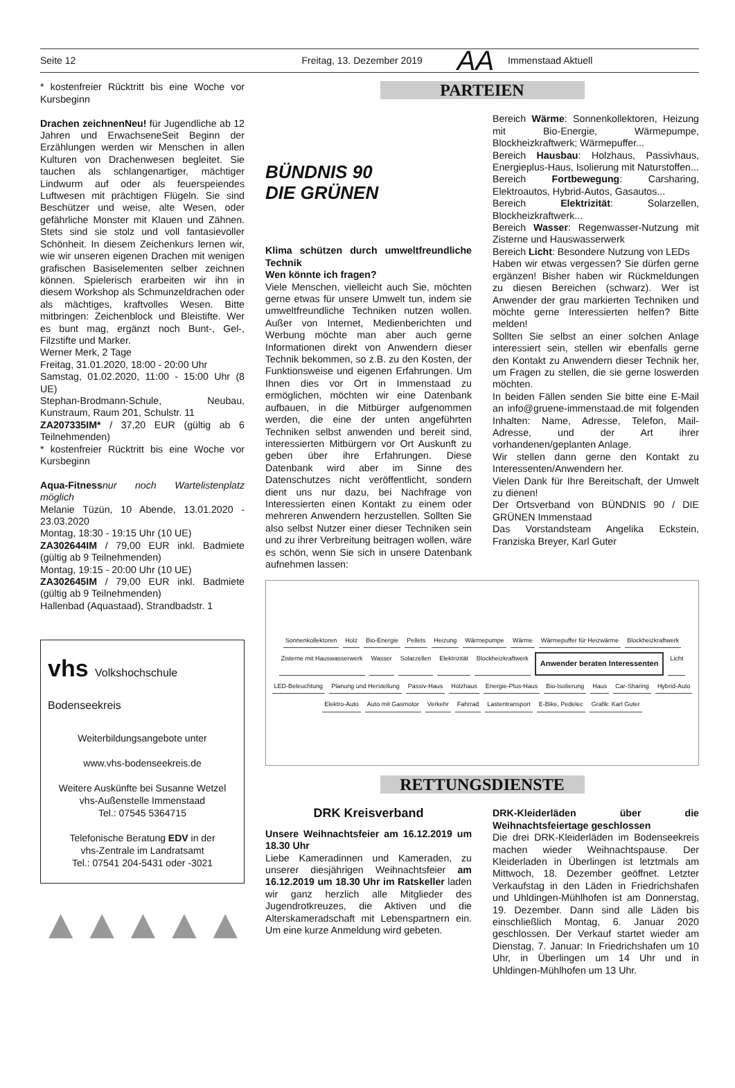Seite 12 Freitag, 13. Dezember 2019 AA Immenstaad Aktuell
* kostenfreier Rücktritt bis eine Woche vor Kursbeginn
Drachen zeichnenNeu! für Jugendliche ab 12 Jahren und ErwachseneSeit Beginn der Erzählungen werden wir Menschen in allen Kulturen von Drachenwesen begleitet. Sie tauchen als schlangenartiger, mächtiger Lindwurm auf oder als feuerspeiendes Luftwesen mit prächtigen Flügeln. Sie sind Beschützer und weise, alte Wesen, oder gefährliche Monster mit Klauen und Zähnen. Stets sind sie stolz und voll fantasievoller Schönheit. In diesem Zeichenkurs lernen wir, wie wir unseren eigenen Drachen mit wenigen grafischen Basiselementen selber zeichnen können. Spielerisch erarbeiten wir ihn in diesem Workshop als Schmunzeldrachen oder als mächtiges, kraftvolles Wesen. Bitte mitbringen: Zeichenblock und Bleistifte. Wer es bunt mag, ergänzt noch Bunt-, Gel-, Filzstifte und Marker.
Werner Merk, 2 Tage
Freitag, 31.01.2020, 18:00 - 20:00 Uhr
Samstag, 01.02.2020, 11:00 - 15:00 Uhr (8 UE)
Stephan-Brodmann-Schule, Neubau, Kunstraum, Raum 201, Schulstr. 11
ZA207335IM* / 37,20 EUR (gültig ab 6 Teilnehmenden)
* kostenfreier Rücktritt bis eine Woche vor Kursbeginn
Aqua-Fitness nur noch Wartelistenplatz möglich
Melanie Tüzün, 10 Abende, 13.01.2020 - 23.03.2020
Montag, 18:30 - 19:15 Uhr (10 UE)
ZA302644IM / 79,00 EUR inkl. Badmiete (gültig ab 9 Teilnehmenden)
Montag, 19:15 - 20:00 Uhr (10 UE)
ZA302645IM / 79,00 EUR inkl. Badmiete (gültig ab 9 Teilnehmenden)
Hallenbad (Aquastaad), Strandbadstr. 1
vhs Volkshochschule Bodenseekreis
Weiterbildungsangebote unter
www.vhs-bodenseekreis.de
Weitere Auskünfte bei Susanne Wetzel
vhs-Außenstelle Immenstaad
Tel.: 07545 5364715
Telefonische Beratung EDV in der
vhs-Zentrale im Landratsamt
Tel.: 07541 204-5431 oder -3021
▲▲▲▲▲
PARTEIEN
BÜNDNIS 90
DIE GRÜNEN
Klima schützen durch umweltfreundliche Technik
Wen könnte ich fragen?
Viele Menschen, vielleicht auch Sie, möchten gerne etwas für unsere Umwelt tun, indem sie umweltfreundliche Techniken nutzen wollen. Außer von Internet, Medienberichten und Werbung möchte man aber auch gerne Informationen direkt von Anwendern dieser Technik bekommen, so z.B. zu den Kosten, der Funktionsweise und eigenen Erfahrungen. Um Ihnen dies vor Ort in Immenstaad zu ermöglichen, möchten wir eine Datenbank aufbauen, in die Mitbürger aufgenommen werden, die eine der unten angeführten Techniken selbst anwenden und bereit sind, interessierten Mitbürgern vor Ort Auskunft zu geben über ihre Erfahrungen. Diese Datenbank wird aber im Sinne des Datenschutzes nicht veröffentlicht, sondern dient uns nur dazu, bei Nachfrage von Interessierten einen Kontakt zu einem oder mehreren Anwendern herzustellen. Sollten Sie also selbst Nutzer einer dieser Techniken sein und zu ihrer Verbreitung beitragen wollen, wäre es schön, wenn Sie sich in unsere Datenbank aufnehmen lassen:
Bereich Wärme: Sonnenkollektoren, Heizung mit Bio-Energie, Wärmepumpe, Blockheizkraftwerk; Wärmepuffer...
Bereich Hausbau: Holzhaus, Passivhaus, Energieplus-Haus, Isolierung mit Naturstoffen...
Bereich Fortbewegung: Carsharing, Elektroautos, Hybrid-Autos, Gasautos...
Bereich Elektrizität: Solarzellen, Blockheizkraftwerk...
Bereich Wasser: Regenwasser-Nutzung mit Zisterne und Hauswasserwerk
Bereich Licht: Besondere Nutzung von LEDs
Haben wir etwas vergessen? Sie dürfen gerne ergänzen! Bisher haben wir Rückmeldungen zu diesen Bereichen (schwarz). Wer ist Anwender der grau markierten Techniken und möchte gerne Interessierten helfen? Bitte melden!
Sollten Sie selbst an einer solchen Anlage interessiert sein, stellen wir ebenfalls gerne den Kontakt zu Anwendern dieser Technik her, um Fragen zu stellen, die sie gerne loswerden möchten.
In beiden Fällen senden Sie bitte eine E-Mail an info@gruene-immenstaad.de mit folgenden Inhalten: Name, Adresse, Telefon, Mail-Adresse, und der Art ihrer vorhandenen/geplanten Anlage.
Wir stellen dann gerne den Kontakt zu Interessenten/Anwendern her.
Vielen Dank für Ihre Bereitschaft, der Umwelt zu dienen!
Der Ortsverband von BÜNDNIS 90 / DIE GRÜNEN Immenstaad
Das Vorstandsteam Angelika Eckstein, Franziska Breyer, Karl Guter
Sonnenkollektoren Holz Bio-Energie Pellets Heizung Wärmepumpe Wärme Wärmepuffer für Heizwärme Blockheizkraftwerk Zisterne mit Hauswasserwerk Wasser Solarzellen Elektrizität Blockheizkraftwerk Anwender beraten Interessenten Licht LED-Beleuchtung Planung und Herstellung Passiv-Haus Holzhaus Energie-Plus-Haus Bio-Isolierung Haus Car-Sharing Hybrid-Auto Elektro-Auto Auto mit Gasmotor Verkehr Fahrrad Lastentransport E-Bike, Pedelec Grafik: Karl Guter
RETTUNGSDIENSTE
DRK Kreisverband
Unsere Weihnachtsfeier am 16.12.2019 um 18.30 Uhr
Liebe Kameradinnen und Kameraden, zu unserer diesjährigen Weihnachtsfeier am 16.12.2019 um 18.30 Uhr im Ratskeller laden wir ganz herzlich alle Mitglieder des Jugendrotkreuzes, die Aktiven und die Alterskameradschaft mit Lebenspartnern ein. Um eine kurze Anmeldung wird gebeten.
DRK-Kleiderläden über die Weihnachtsfeiertage geschlossen
Die drei DRK-Kleiderläden im Bodenseekreis machen wieder Weihnachtspause. Der Kleiderladen in Überlingen ist letztmals am Mittwoch, 18. Dezember geöffnet. Letzter Verkaufstag in den Läden in Friedrichshafen und Uhldingen-Mühlhofen ist am Donnerstag, 19. Dezember. Dann sind alle Läden bis einschließlich Montag, 6. Januar 2020 geschlossen. Der Verkauf startet wieder am Dienstag, 7. Januar: In Friedrichshafen um 10 Uhr, in Überlingen um 14 Uhr und in Uhldingen-Mühlhofen um 13 Uhr.